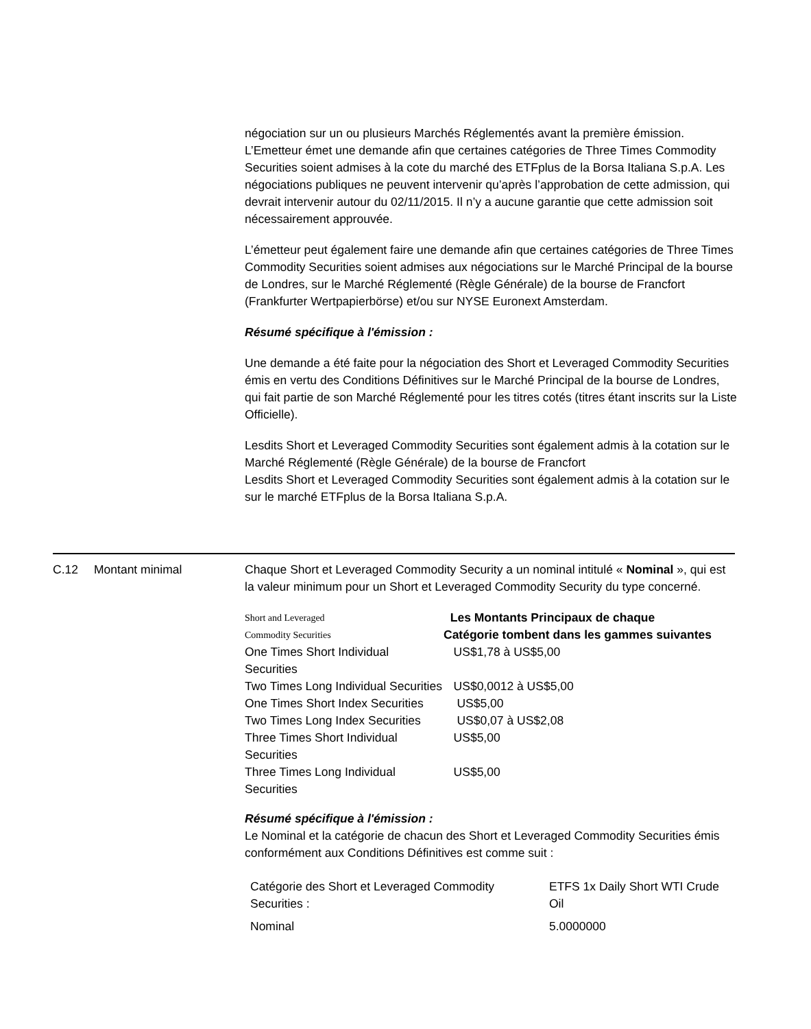négociation sur un ou plusieurs Marchés Réglementés avant la première émission. L’Emetteur émet une demande afin que certaines catégories de Three Times Commodity Securities soient admises à la cote du marché des ETFplus de la Borsa Italiana S.p.A. Les négociations publiques ne peuvent intervenir qu’après l’approbation de cette admission, qui devrait intervenir autour du 02/11/2015. Il n’y a aucune garantie que cette admission soit nécessairement approuvée.
L’émetteur peut également faire une demande afin que certaines catégories de Three Times Commodity Securities soient admises aux négociations sur le Marché Principal de la bourse de Londres, sur le Marché Réglementé (Règle Générale) de la bourse de Francfort (Frankfurter Wertpapierbörse) et/ou sur NYSE Euronext Amsterdam.
Résumé spécifique à l'émission :
Une demande a été faite pour la négociation des Short et Leveraged Commodity Securities émis en vertu des Conditions Définitives sur le Marché Principal de la bourse de Londres, qui fait partie de son Marché Réglementé pour les titres cotés (titres étant inscrits sur la Liste Officielle).
Lesdits Short et Leveraged Commodity Securities sont également admis à la cotation sur le Marché Réglementé (Règle Générale) de la bourse de Francfort
Lesdits Short et Leveraged Commodity Securities sont également admis à la cotation sur le sur le marché ETFplus de la Borsa Italiana S.p.A.
C.12 Montant minimal Chaque Short et Leveraged Commodity Security a un nominal intitulé « Nominal », qui est la valeur minimum pour un Short et Leveraged Commodity Security du type concerné.
| Short and Leveraged Commodity Securities | Les Montants Principaux de chaque Catégorie tombent dans les gammes suivantes |
| --- | --- |
| One Times Short Individual Securities | US$1,78 à US$5,00 |
| Two Times Long Individual Securities | US$0,0012 à US$5,00 |
| One Times Short Index Securities | US$5,00 |
| Two Times Long Index Securities | US$0,07 à US$2,08 |
| Three Times Short Individual Securities | US$5,00 |
| Three Times Long Individual Securities | US$5,00 |
Résumé spécifique à l'émission :
Le Nominal et la catégorie de chacun des Short et Leveraged Commodity Securities émis conformément aux Conditions Définitives est comme suit :
| Catégorie des Short et Leveraged Commodity Securities : | ETFS 1x Daily Short WTI Crude Oil |
| Nominal | 5.0000000 |